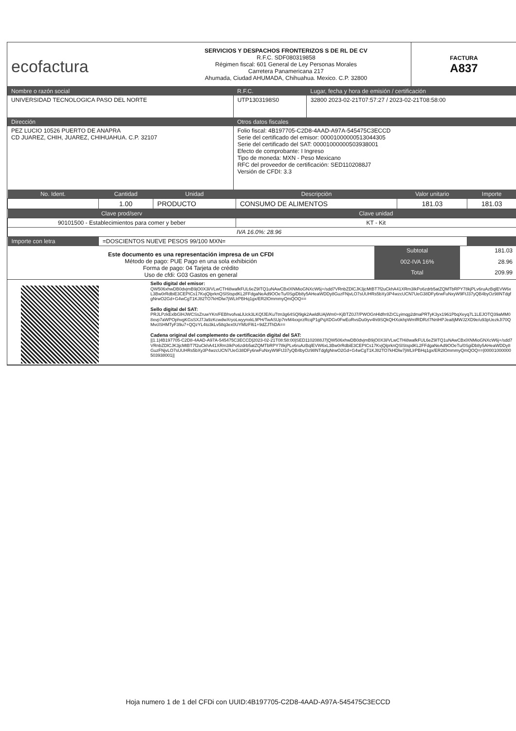| ecofactura | SERVICIOS Y DESPACHOS FRONTERIZOS S DE RL DE CV R.F.C. SDF080319858 Régimen fiscal: 601 General de Ley Personas Morales Carretera Panamericana 217 Ahumada, Ciudad AHUMADA, Chihuahua. Mexico. C.P. 32800 | FACTURA A837 |
| Nombre o razón social | R.F.C. | Lugar, fecha y hora de emisión / certificación |
| --- | --- | --- |
| UNIVERSIDAD TECNOLOGICA PASO DEL NORTE | UTP1303198S0 | 32800 2023-02-21T07:57:27 / 2023-02-21T08:58:00 |
| Dirección | Otros datos fiscales | |
| PEZ LUCIO 10526 PUERTO DE ANAPRA CD JUAREZ, CHIH, JUAREZ, CHIHUAHUA. C.P. 32107 | Folio fiscal: 4B197705-C2D8-4AAD-A97A-545475C3ECCD Serie del certificado del emisor: 00001000000513044305 Serie del certificado del SAT: 00001000000503938001 Efecto de comprobante: I Ingreso Tipo de moneda: MXN - Peso Mexicano RFC del proveedor de certificación: SED1102088J7 Versión de CFDI: 3.3 | |
| No. Ident. | Cantidad | Unidad | Descripción | Valor unitario | Importe |
| --- | --- | --- | --- | --- | --- |
| | 1.00 | PRODUCTO | CONSUMO DE ALIMENTOS | 181.03 | 181.03 |
| Clave prod/serv | | | Clave unidad | | |
| 90101500 - Establecimientos para comer y beber | | | KT - Kit | | |
| IVA 16.0%: 28.96 | | | | | |
| Importe con letra | =DOSCIENTOS NUEVE PESOS 99/100 MXN= | | | | |
| Este documento es una representación impresa de un CFDI Método de pago: PUE Pago en una sola exhibición Forma de pago: 04 Tarjeta de crédito Uso de cfdi: G03 Gastos en general | Subtotal | 181.03 |
| | 002-IVA 16% | 28.96 |
| | Total | 209.99 |
| | Sello digital del emisor: QW506xhwDB0dvjmB9jO0X3l/VLwCTHi8wafkFUL6eZ9ITQ1uNAwCBxlXNMioGNXcW6j+/sdd7VRnbZDlCJK3jcMtBT7f2uCkhA41XRm3IkPo6zdrb5atZQMTbRPY78kjPLv6ruAzBqlEVW6xL3Bw0rRdbiE3CEPICs17KvjQlprknQSlStspdKL2FFdgaNeAd9OOeTu/0SgiDb8y5AHeaWDDy8GuzFNjvLO7sUUHRs5bXy3P4wzcUCN7UeG38DFy6rwFuNxyW9FtJ37yQB4byOz98NTdgfgNrwO2Gd+G4wCgT1KJ82TO7kHDlw7jWLlrPBHq1gx/ER2lOmmmyQmQOQ== Sello digital del SAT: PRJLPzkExlbGlHJWCSsZruwYKn/FEBhvofvaLlUck3LKQfJE/KuTtm3g64SQl9gk2AwldlUAjWm0+KjBTZ0J7/PWOGnHldfrr8ZrCLyimqg2dmaPRTyK3yx1961PbqXeyq7L1LEJOTQ39aMM08xvp7aWPOphvgKGsSXJ7Ja9zKcwdwXryoLwyynxkL9PH/TwASUp7nrM4xxprzRcqP1gPqXDGv0FwEoRvsDu0iyv4hi9SQkQHXokhpWmfRDRzl7NnlHPJea8jMWJ2XD9e/u93pUezkJI70QMvclSHMTyF39u7+QQzYL4to3kLv58q3ex0UYMlzFl61+9dZJThDA== Cadena original del complemento de certificación digital del SAT: //1.1/4B197705-C2D8-4AAD-A97A-545475C3ECCD/2023-02-21T08:58:00/SED1102088J7/QW506xhwDB0dvjmB9jO0X3l/VLwCTHi8wafkFUL6eZ9ITQ1uNAwCBxlXNMioGNXcW6j+/sdd7VRnbZDlCJK3jcMtBT7f2uCkhA41XRm3IkPo6zdrb5atZQMTbRPY78kjPLv6ruAzBqlEVW6xL3Bw0rRdbiE3CEPICs17KvjQlprknQSlStspdKL2FFdgaNeAd9OOeTu/0SgiDb8y5AHeaWDDy8GuzFNjvLO7sUUHRs5bXy3P4wzcUCN7UeG38DFy6rwFuNxyW9FtJ37yQB4byOz98NTdgfgNrwO2Gd+G4wCgT1KJ82TO7kHDlw7jWLlrPBHq1gx/ER2lOmmmyQmQOQ==/00001000000503938001// |
Hoja numero 1 de 1 del CFDi con UUID:4B197705-C2D8-4AAD-A97A-545475C3ECCD